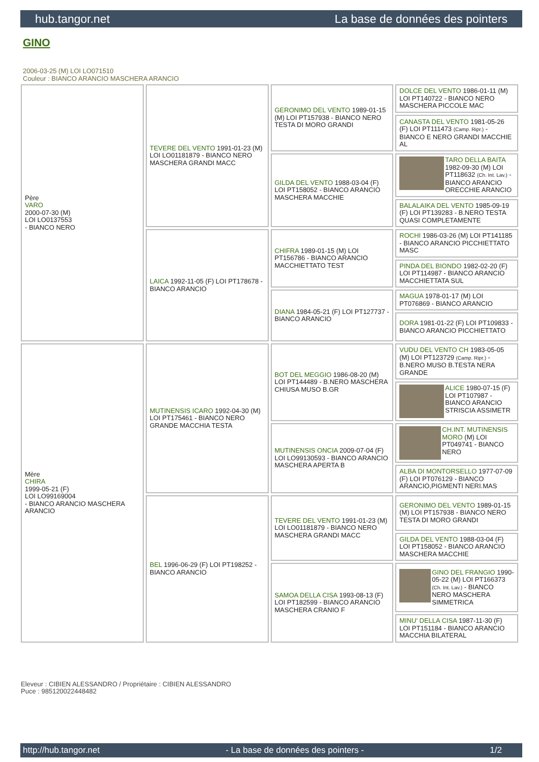hub.tangor.net La base de données des pointers
GINO
2006-03-25 (M) LOI LO071510
Couleur : BIANCO ARANCIO MASCHERA ARANCIO
| Père VARO 2000-07-30 (M) LOI LO0137553 - BIANCO NERO | TEVERE DEL VENTO 1991-01-23 (M) LOI LO01181879 - BIANCO NERO MASCHERA GRANDI MACC | GERONIMO DEL VENTO 1989-01-15 (M) LOI PT157938 - BIANCO NERO TESTA DI MORO GRANDI | DOLCE DEL VENTO 1986-01-11 (M) LOI PT140722 - BIANCO NERO MASCHERA PICCOLE MAC |
| | | | CANASTA DEL VENTO 1981-05-26 (F) LOI PT111473 (Camp. Ripr.) - BIANCO E NERO GRANDI MACCHIE AL |
| | | GILDA DEL VENTO 1988-03-04 (F) LOI PT158052 - BIANCO ARANCIO MASCHERA MACCHIE | TARO DELLA BAITA 1982-09-30 (M) LOI PT118632 (Ch. Int. Lav.) - BIANCO ARANCIO ORECCHIE ARANCIO |
| | | | BALALAIKA DEL VENTO 1985-09-19 (F) LOI PT139283 - B.NERO TESTA QUASI COMPLETAMENTE |
| | LAICA 1992-11-05 (F) LOI PT178678 - BIANCO ARANCIO | CHIFRA 1989-01-15 (M) LOI PT156786 - BIANCO ARANCIO MACCHIETTATO TEST | ROCHI 1986-03-26 (M) LOI PT141185 - BIANCO ARANCIO PICCHIETTATO MASC |
| | | | PINDA DEL BIONDO 1982-02-20 (F) LOI PT114987 - BIANCO ARANCIO MACCHIETTATA SUL |
| | | DIANA 1984-05-21 (F) LOI PT127737 - BIANCO ARANCIO | MAGUA 1978-01-17 (M) LOI PT076869 - BIANCO ARANCIO |
| | | | DORA 1981-01-22 (F) LOI PT109833 - BIANCO ARANCIO PICCHIETTATO |
| Mère CHIRA 1999-05-21 (F) LOI LO99169004 - BIANCO ARANCIO MASCHERA ARANCIO | MUTINENSIS ICARO 1992-04-30 (M) LOI PT175461 - BIANCO NERO GRANDE MACCHIA TESTA | BOT DEL MEGGIO 1986-08-20 (M) LOI PT144489 - B.NERO MASCHERA CHIUSA MUSO B.GR | VUDU DEL VENTO CH 1983-05-05 (M) LOI PT123729 (Camp. Ripr.) - B.NERO MUSO B.TESTA NERA GRANDE |
| | | | ALICE 1980-07-15 (F) LOI PT107987 - BIANCO ARANCIO STRISCIA ASSIMETR |
| | | MUTINENSIS ONCIA 2009-07-04 (F) LOI LO99130593 - BIANCO ARANCIO MASCHERA APERTA B | CH.INT. MUTINENSIS MORO (M) LOI PT049741 - BIANCO NERO |
| | | | ALBA DI MONTORSELLO 1977-07-09 (F) LOI PT076129 - BIANCO ARANCIO,PIGMENTI NERI.MAS |
| | BEL 1996-06-29 (F) LOI PT198252 - BIANCO ARANCIO | TEVERE DEL VENTO 1991-01-23 (M) LOI LO01181879 - BIANCO NERO MASCHERA GRANDI MACC | GERONIMO DEL VENTO 1989-01-15 (M) LOI PT157938 - BIANCO NERO TESTA DI MORO GRANDI |
| | | | GILDA DEL VENTO 1988-03-04 (F) LOI PT158052 - BIANCO ARANCIO MASCHERA MACCHIE |
| | | SAMOA DELLA CISA 1993-08-13 (F) LOI PT182599 - BIANCO ARANCIO MASCHERA CRANIO F | GINO DEL FRANGIO 1990-05-22 (M) LOI PT166373 (Ch. Int. Lav.) - BIANCO NERO MASCHERA SIMMETRICA |
| | | | MINU' DELLA CISA 1987-11-30 (F) LOI PT151184 - BIANCO ARANCIO MACCHIA BILATERAL |
Eleveur : CIBIEN ALESSANDRO / Propriétaire : CIBIEN ALESSANDRO
Puce : 985120022448482
http://hub.tangor.net - La base de données des pointers - 1/2